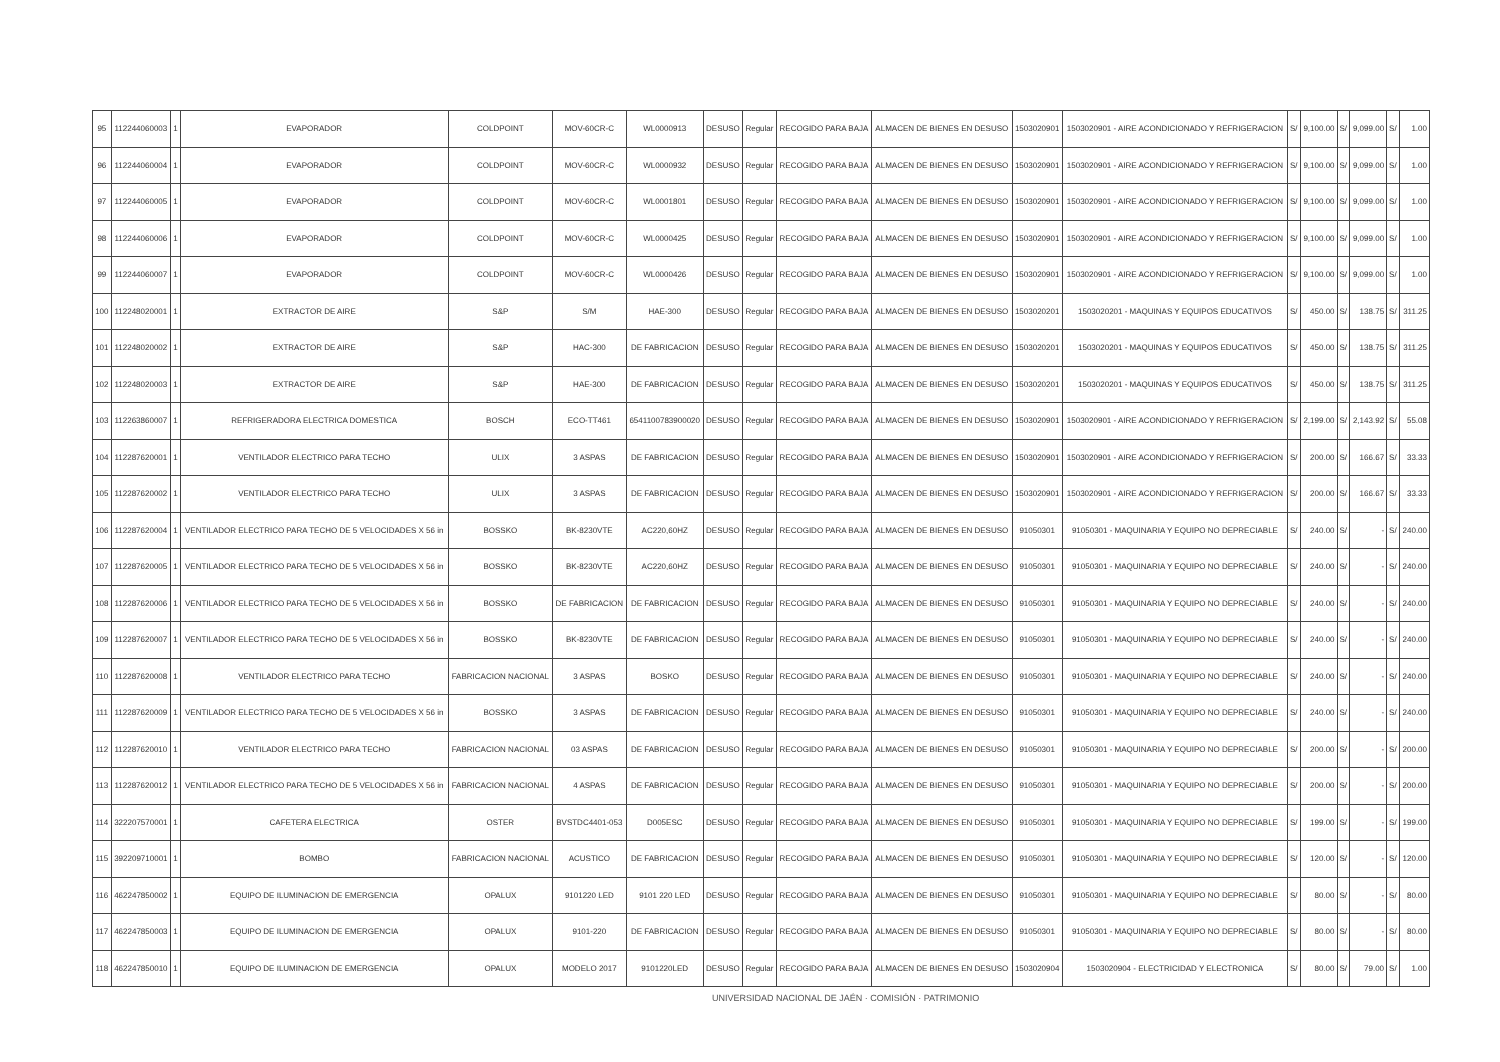| 95 | 112244060003 | 1 | EVAPORADOR | COLDPOINT | MOV-60CR-C | WL0000913 | DESUSO | Regular | RECOGIDO PARA BAJA | ALMACEN DE BIENES EN DESUSO | 1503020901 | 1503020901 - AIRE ACONDICIONADO Y REFRIGERACION | S/ | 9,100.00 | S/ | 9,099.00 | S/ | 1.00 |
| 96 | 112244060004 | 1 | EVAPORADOR | COLDPOINT | MOV-60CR-C | WL0000932 | DESUSO | Regular | RECOGIDO PARA BAJA | ALMACEN DE BIENES EN DESUSO | 1503020901 | 1503020901 - AIRE ACONDICIONADO Y REFRIGERACION | S/ | 9,100.00 | S/ | 9,099.00 | S/ | 1.00 |
| 97 | 112244060005 | 1 | EVAPORADOR | COLDPOINT | MOV-60CR-C | WL0001801 | DESUSO | Regular | RECOGIDO PARA BAJA | ALMACEN DE BIENES EN DESUSO | 1503020901 | 1503020901 - AIRE ACONDICIONADO Y REFRIGERACION | S/ | 9,100.00 | S/ | 9,099.00 | S/ | 1.00 |
| 98 | 112244060006 | 1 | EVAPORADOR | COLDPOINT | MOV-60CR-C | WL0000425 | DESUSO | Regular | RECOGIDO PARA BAJA | ALMACEN DE BIENES EN DESUSO | 1503020901 | 1503020901 - AIRE ACONDICIONADO Y REFRIGERACION | S/ | 9,100.00 | S/ | 9,099.00 | S/ | 1.00 |
| 99 | 112244060007 | 1 | EVAPORADOR | COLDPOINT | MOV-60CR-C | WL0000426 | DESUSO | Regular | RECOGIDO PARA BAJA | ALMACEN DE BIENES EN DESUSO | 1503020901 | 1503020901 - AIRE ACONDICIONADO Y REFRIGERACION | S/ | 9,100.00 | S/ | 9,099.00 | S/ | 1.00 |
| 100 | 112248020001 | 1 | EXTRACTOR DE AIRE | S&P | S/M | HAE-300 | DESUSO | Regular | RECOGIDO PARA BAJA | ALMACEN DE BIENES EN DESUSO | 1503020201 | 1503020201 - MAQUINAS Y EQUIPOS EDUCATIVOS | S/ | 450.00 | S/ | 138.75 | S/ | 311.25 |
| 101 | 112248020002 | 1 | EXTRACTOR DE AIRE | S&P | HAC-300 | DE FABRICACION | DESUSO | Regular | RECOGIDO PARA BAJA | ALMACEN DE BIENES EN DESUSO | 1503020201 | 1503020201 - MAQUINAS Y EQUIPOS EDUCATIVOS | S/ | 450.00 | S/ | 138.75 | S/ | 311.25 |
| 102 | 112248020003 | 1 | EXTRACTOR DE AIRE | S&P | HAE-300 | DE FABRICACION | DESUSO | Regular | RECOGIDO PARA BAJA | ALMACEN DE BIENES EN DESUSO | 1503020201 | 1503020201 - MAQUINAS Y EQUIPOS EDUCATIVOS | S/ | 450.00 | S/ | 138.75 | S/ | 311.25 |
| 103 | 112263860007 | 1 | REFRIGERADORA ELECTRICA DOMESTICA | BOSCH | ECO-TT461 | 6541100783900020 | DESUSO | Regular | RECOGIDO PARA BAJA | ALMACEN DE BIENES EN DESUSO | 1503020901 | 1503020901 - AIRE ACONDICIONADO Y REFRIGERACION | S/ | 2,199.00 | S/ | 2,143.92 | S/ | 55.08 |
| 104 | 112287620001 | 1 | VENTILADOR ELECTRICO PARA TECHO | ULIX | 3 ASPAS | DE FABRICACION | DESUSO | Regular | RECOGIDO PARA BAJA | ALMACEN DE BIENES EN DESUSO | 1503020901 | 1503020901 - AIRE ACONDICIONADO Y REFRIGERACION | S/ | 200.00 | S/ | 166.67 | S/ | 33.33 |
| 105 | 112287620002 | 1 | VENTILADOR ELECTRICO PARA TECHO | ULIX | 3 ASPAS | DE FABRICACION | DESUSO | Regular | RECOGIDO PARA BAJA | ALMACEN DE BIENES EN DESUSO | 1503020901 | 1503020901 - AIRE ACONDICIONADO Y REFRIGERACION | S/ | 200.00 | S/ | 166.67 | S/ | 33.33 |
| 106 | 112287620004 | 1 | VENTILADOR ELECTRICO PARA TECHO DE 5 VELOCIDADES X 56 in | BOSSKO | BK-8230VTE | AC220,60HZ | DESUSO | Regular | RECOGIDO PARA BAJA | ALMACEN DE BIENES EN DESUSO | 91050301 | 91050301 - MAQUINARIA Y EQUIPO NO DEPRECIABLE | S/ | 240.00 | S/ | - | S/ | 240.00 |
| 107 | 112287620005 | 1 | VENTILADOR ELECTRICO PARA TECHO DE 5 VELOCIDADES X 56 in | BOSSKO | BK-8230VTE | AC220,60HZ | DESUSO | Regular | RECOGIDO PARA BAJA | ALMACEN DE BIENES EN DESUSO | 91050301 | 91050301 - MAQUINARIA Y EQUIPO NO DEPRECIABLE | S/ | 240.00 | S/ | - | S/ | 240.00 |
| 108 | 112287620006 | 1 | VENTILADOR ELECTRICO PARA TECHO DE 5 VELOCIDADES X 56 in | BOSSKO | DE FABRICACION | DE FABRICACION | DESUSO | Regular | RECOGIDO PARA BAJA | ALMACEN DE BIENES EN DESUSO | 91050301 | 91050301 - MAQUINARIA Y EQUIPO NO DEPRECIABLE | S/ | 240.00 | S/ | - | S/ | 240.00 |
| 109 | 112287620007 | 1 | VENTILADOR ELECTRICO PARA TECHO DE 5 VELOCIDADES X 56 in | BOSSKO | BK-8230VTE | DE FABRICACION | DESUSO | Regular | RECOGIDO PARA BAJA | ALMACEN DE BIENES EN DESUSO | 91050301 | 91050301 - MAQUINARIA Y EQUIPO NO DEPRECIABLE | S/ | 240.00 | S/ | - | S/ | 240.00 |
| 110 | 112287620008 | 1 | VENTILADOR ELECTRICO PARA TECHO | FABRICACION NACIONAL | 3 ASPAS | BOSKO | DESUSO | Regular | RECOGIDO PARA BAJA | ALMACEN DE BIENES EN DESUSO | 91050301 | 91050301 - MAQUINARIA Y EQUIPO NO DEPRECIABLE | S/ | 240.00 | S/ | - | S/ | 240.00 |
| 111 | 112287620009 | 1 | VENTILADOR ELECTRICO PARA TECHO DE 5 VELOCIDADES X 56 in | BOSSKO | 3 ASPAS | DE FABRICACION | DESUSO | Regular | RECOGIDO PARA BAJA | ALMACEN DE BIENES EN DESUSO | 91050301 | 91050301 - MAQUINARIA Y EQUIPO NO DEPRECIABLE | S/ | 240.00 | S/ | - | S/ | 240.00 |
| 112 | 112287620010 | 1 | VENTILADOR ELECTRICO PARA TECHO | FABRICACION NACIONAL | 03 ASPAS | DE FABRICACION | DESUSO | Regular | RECOGIDO PARA BAJA | ALMACEN DE BIENES EN DESUSO | 91050301 | 91050301 - MAQUINARIA Y EQUIPO NO DEPRECIABLE | S/ | 200.00 | S/ | - | S/ | 200.00 |
| 113 | 112287620012 | 1 | VENTILADOR ELECTRICO PARA TECHO DE 5 VELOCIDADES X 56 in | FABRICACION NACIONAL | 4 ASPAS | DE FABRICACION | DESUSO | Regular | RECOGIDO PARA BAJA | ALMACEN DE BIENES EN DESUSO | 91050301 | 91050301 - MAQUINARIA Y EQUIPO NO DEPRECIABLE | S/ | 200.00 | S/ | - | S/ | 200.00 |
| 114 | 322207570001 | 1 | CAFETERA ELECTRICA | OSTER | BVSTDC4401-053 | D005ESC | DESUSO | Regular | RECOGIDO PARA BAJA | ALMACEN DE BIENES EN DESUSO | 91050301 | 91050301 - MAQUINARIA Y EQUIPO NO DEPRECIABLE | S/ | 199.00 | S/ | - | S/ | 199.00 |
| 115 | 392209710001 | 1 | BOMBO | FABRICACION NACIONAL | ACUSTICO | DE FABRICACION | DESUSO | Regular | RECOGIDO PARA BAJA | ALMACEN DE BIENES EN DESUSO | 91050301 | 91050301 - MAQUINARIA Y EQUIPO NO DEPRECIABLE | S/ | 120.00 | S/ | - | S/ | 120.00 |
| 116 | 462247850002 | 1 | EQUIPO DE ILUMINACION DE EMERGENCIA | OPALUX | 9101220 LED | 9101 220 LED | DESUSO | Regular | RECOGIDO PARA BAJA | ALMACEN DE BIENES EN DESUSO | 91050301 | 91050301 - MAQUINARIA Y EQUIPO NO DEPRECIABLE | S/ | 80.00 | S/ | - | S/ | 80.00 |
| 117 | 462247850003 | 1 | EQUIPO DE ILUMINACION DE EMERGENCIA | OPALUX | 9101-220 | DE FABRICACION | DESUSO | Regular | RECOGIDO PARA BAJA | ALMACEN DE BIENES EN DESUSO | 91050301 | 91050301 - MAQUINARIA Y EQUIPO NO DEPRECIABLE | S/ | 80.00 | S/ | - | S/ | 80.00 |
| 118 | 462247850010 | 1 | EQUIPO DE ILUMINACION DE EMERGENCIA | OPALUX | MODELO 2017 | 9101220LED | DESUSO | Regular | RECOGIDO PARA BAJA | ALMACEN DE BIENES EN DESUSO | 1503020904 | 1503020904 - ELECTRICIDAD Y ELECTRONICA | S/ | 80.00 | S/ | 79.00 | S/ | 1.00 |
UNIVERSIDAD NACIONAL DE JAÉN · COMISIÓN · PATRIMONIO